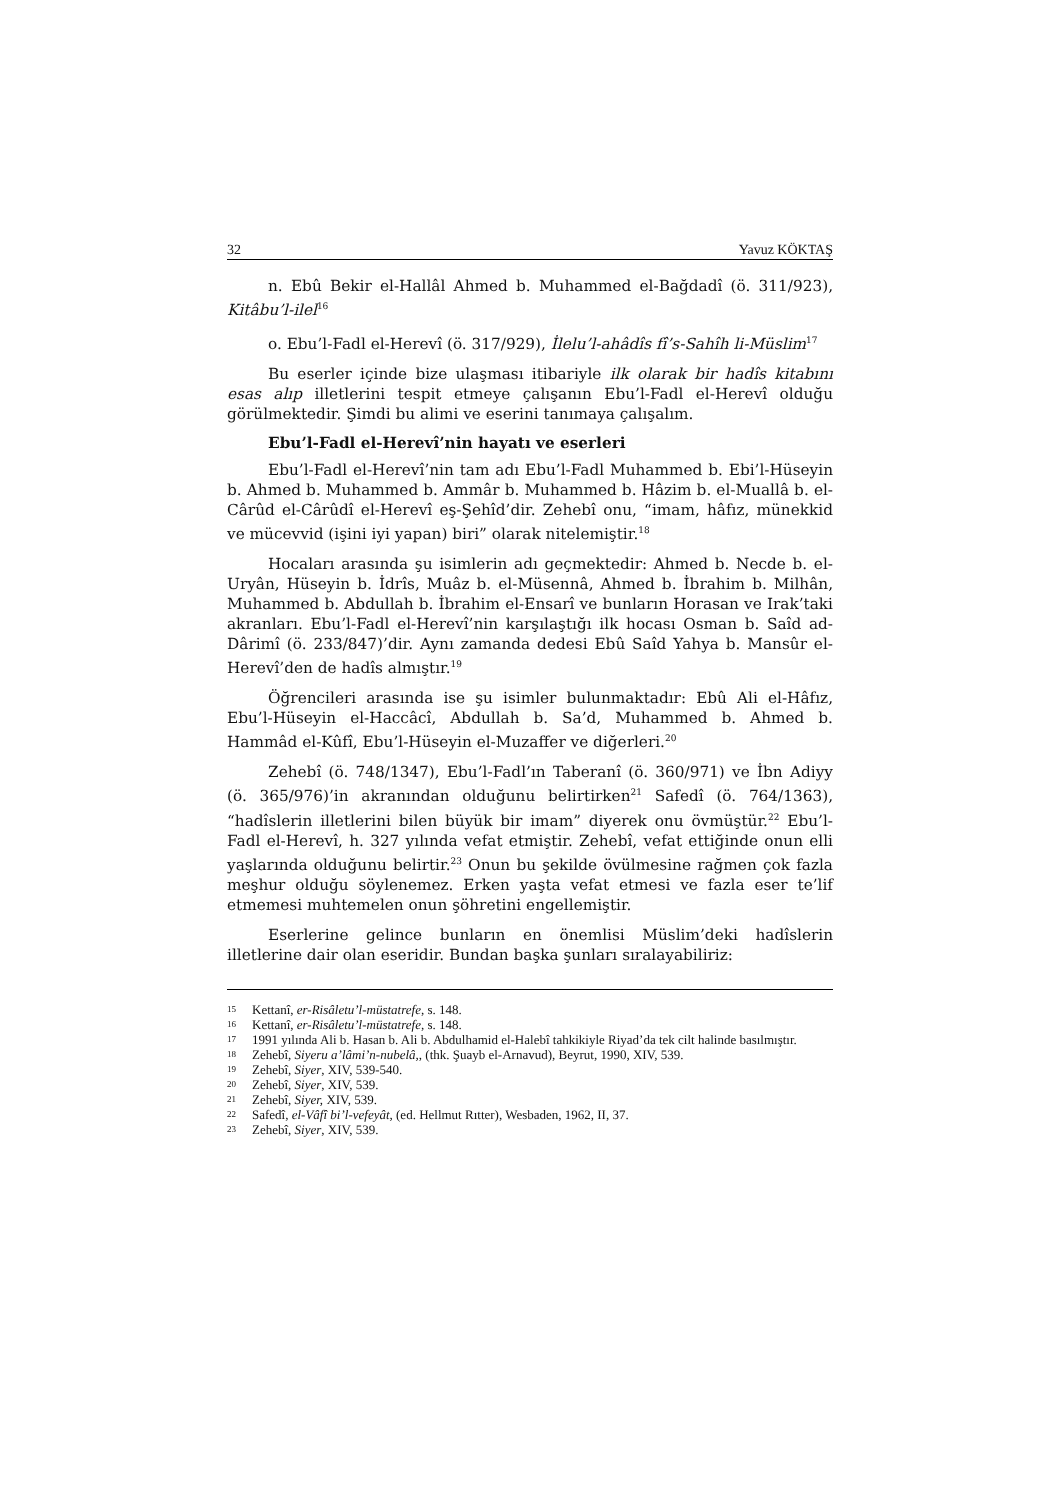32 Yavuz KÖKTAŞ
n. Ebû Bekir el-Hallâl Ahmed b. Muhammed el-Bağdadî (ö. 311/923), Kitâbu’l-ilel<sup>16</sup>
o. Ebu’l-Fadl el-Herevî (ö. 317/929), İlelu’l-ahâdîs fî’s-Sahîh li-Müslim<sup>17</sup>
Bu eserler içinde bize ulaşması itibariyle ilk olarak bir hadîs kitabını esas alıp illetlerini tespit etmeye çalışanın Ebu’l-Fadl el-Herevî olduğu görülmektedir. Şimdi bu alimi ve eserini tanımaya çalışalım.
Ebu’l-Fadl el-Herevî’nin hayatı ve eserleri
Ebu’l-Fadl el-Herevî’nin tam adı Ebu’l-Fadl Muhammed b. Ebi’l-Hüseyin b. Ahmed b. Muhammed b. Ammâr b. Muhammed b. Hâzim b. el-Muallâ b. el-Cârûd el-Cârûdî el-Herevî eş-Şehîd’dir. Zehebî onu, “imam, hâfız, münekkid ve mücevvid (işini iyi yapan) biri” olarak nitelemiştir.<sup>18</sup>
Hocaları arasında şu isimlerin adı geçmektedir: Ahmed b. Necde b. el-Uryân, Hüseyin b. İdrîs, Muâz b. el-Müsennâ, Ahmed b. İbrahim b. Milhân, Muhammed b. Abdullah b. İbrahim el-Ensarî ve bunların Horasan ve Irak’taki akranları. Ebu’l-Fadl el-Herevî’nin karşılaştığı ilk hocası Osman b. Saîd ad-Dârimî (ö. 233/847)’dir. Aynı zamanda dedesi Ebû Saîd Yahya b. Mansûr el-Herevî’den de hadîs almıştır.<sup>19</sup>
Öğrencileri arasında ise şu isimler bulunmaktadır: Ebû Ali el-Hâfız, Ebu’l-Hüseyin el-Haccâcî, Abdullah b. Sa’d, Muhammed b. Ahmed b. Hammâd el-Kûfî, Ebu’l-Hüseyin el-Muzaffer ve diğerleri.<sup>20</sup>
Zehebî (ö. 748/1347), Ebu’l-Fadl’ın Taberanî (ö. 360/971) ve İbn Adiyy (ö. 365/976)’in akranından olduğunu belirtirken<sup>21</sup> Safedî (ö. 764/1363), “hadîslerin illetlerini bilen büyük bir imam” diyerek onu övmüştür.<sup>22</sup> Ebu’l-Fadl el-Herevî, h. 327 yılında vefat etmiştir. Zehebî, vefat ettiğinde onun elli yaşlarında olduğunu belirtir.<sup>23</sup> Onun bu şekilde övülmesine rağmen çok fazla meşhur olduğu söylenemez. Erken yaşta vefat etmesi ve fazla eser te’lif etmemesi muhtemelen onun şöhretini engellemiştir.
Eserlerine gelince bunların en önemlisi Müslim’deki hadîslerin illetlerine dair olan eseridir. Bundan başka şunları sıralayabiliriz:
15 Kettanî, er-Risâletu’l-müstatrefe, s. 148.
16 Kettanî, er-Risâletu’l-müstatrefe, s. 148.
17 1991 yılında Ali b. Hasan b. Ali b. Abdulhamid el-Halebî tahkikiyle Riyad’da tek cilt halinde basılmıştır.
18 Zehebî, Siyeru a’lâmi’n-nubelâ,, (thk. Şuayb el-Arnavud), Beyrut, 1990, XIV, 539.
19 Zehebî, Siyer, XIV, 539-540.
20 Zehebî, Siyer, XIV, 539.
21 Zehebî, Siyer, XIV, 539.
22 Safedî, el-Vâfî bi’l-vefeyât, (ed. Hellmut Rıtter), Wesbaden, 1962, II, 37.
23 Zehebî, Siyer, XIV, 539.